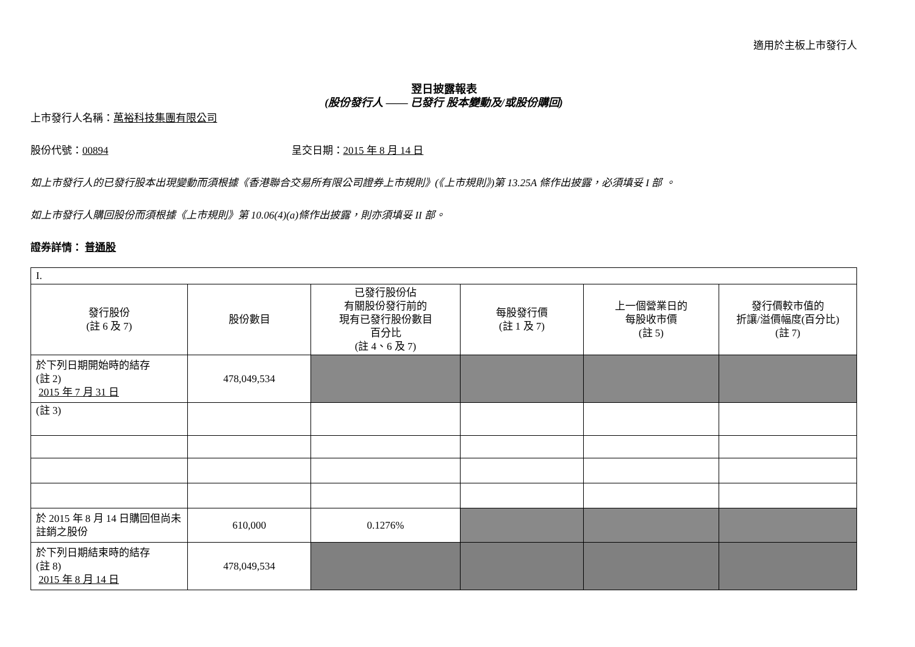適用於主板上市發行人
翌日披露報表
(股份發行人 —— 已發行 股本變動及/或股份購回)
上市發行人名稱：萬裕科技集團有限公司
股份代號：00894 呈交日期：2015 年 8 月 14 日
如上市發行人的已發行股本出現變動而須根據《香港聯合交易所有限公司證券上市規則》(《上市規則》)第 13.25A 條作出披露，必須填妥 I 部 。
如上市發行人購回股份而須根據《上市規則》第 10.06(4)(a)條作出披露，則亦須填妥 II 部。
證券詳情： 普通股
| I. | | | | | |
| 發行股份 (註 6 及 7) | 股份數目 | 已發行股份佔 有關股份發行前的 現有已發行股份數目 百分比 (註 4、6 及 7) | 每股發行價 (註 1 及 7) | 上一個營業日的 每股收市價 (註 5) | 發行價較市值的 折讓/溢價幅度(百分比) (註 7) |
| 於下列日期開始時的結存 (註 2) 2015 年 7 月 31 日 | 478,049,534 | | | | |
| (註 3) | | | | | |
| 於 2015 年 8 月 14 日購回但尚未註銷之股份 | 610,000 | 0.1276% | | | |
| 於下列日期結束時的結存 (註 8) 2015 年 8 月 14 日 | 478,049,534 | | | | |